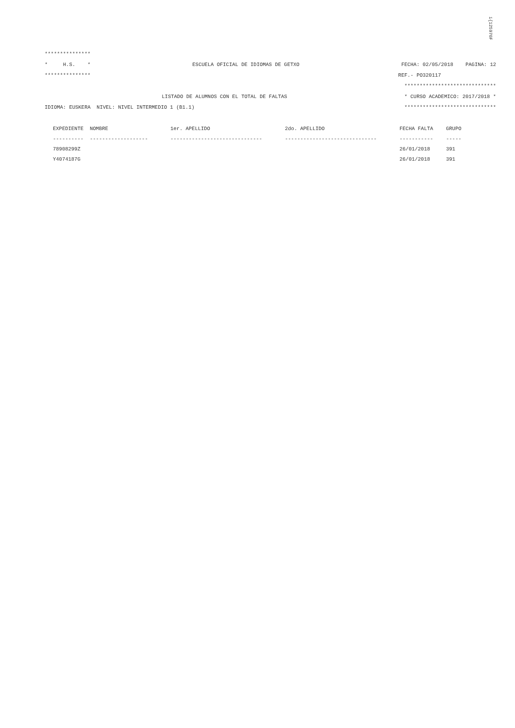i{12597​6F
***************
* H.S. * ESCUELA OFICIAL DE IDIOMAS DE GETXO FECHA: 02/05/2018 PAGINA: 12
*************** REF.- PO320117
******************************
LISTADO DE ALUMNOS CON EL TOTAL DE FALTAS * CURSO ACADEMICO: 2017/2018 *
IDIOMA: EUSKERA NIVEL: NIVEL INTERMEDIO 1 (B1.1) ******************************
| EXPEDIENTE | NOMBRE | 1er. APELLIDO | 2do. APELLIDO | FECHA FALTA | GRUPO |
| --- | --- | --- | --- | --- | --- |
| ---------- | ------------------- | ------------------------------ | ------------------------------ | ----------- | ----- |
| 78908299Z | | | | 26/01/2018 | 391 |
| Y4074187G | | | | 26/01/2018 | 391 |